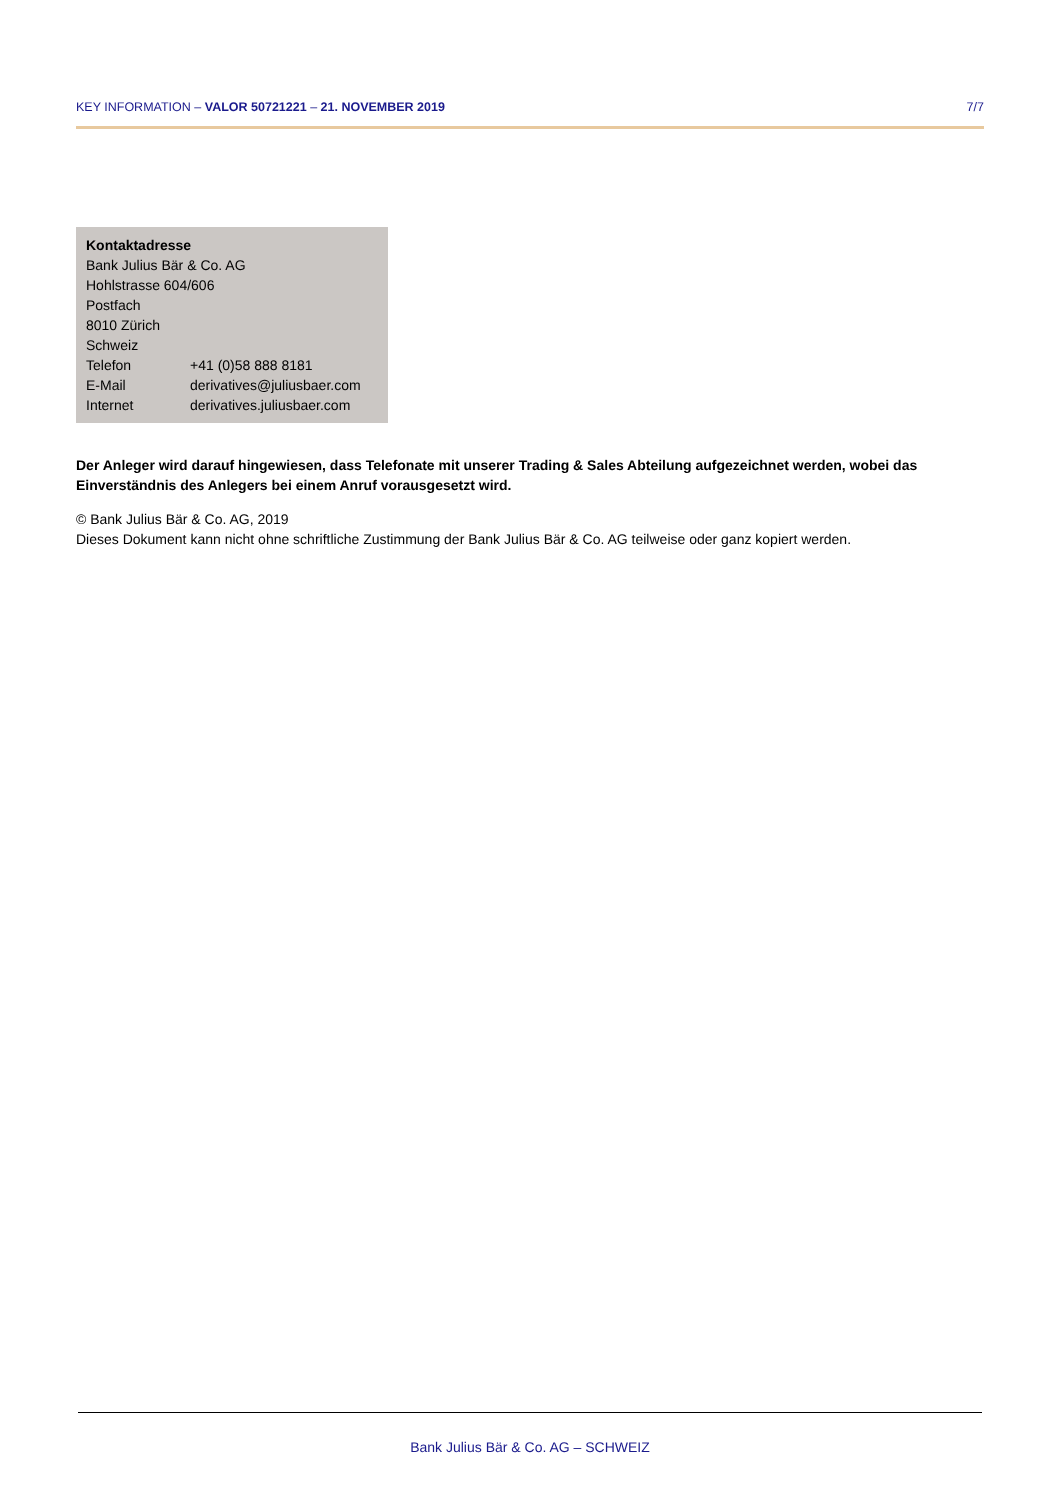KEY INFORMATION – VALOR 50721221 – 21. NOVEMBER 2019 7/7
Kontaktadresse
Bank Julius Bär & Co. AG
Hohlstrasse 604/606
Postfach
8010 Zürich
Schweiz
| Telefon | +41 (0)58 888 8181 |
| E-Mail | derivatives@juliusbaer.com |
| Internet | derivatives.juliusbaer.com |
Der Anleger wird darauf hingewiesen, dass Telefonate mit unserer Trading & Sales Abteilung aufgezeichnet werden, wobei das Einverständnis des Anlegers bei einem Anruf vorausgesetzt wird.
© Bank Julius Bär & Co. AG, 2019
Dieses Dokument kann nicht ohne schriftliche Zustimmung der Bank Julius Bär & Co. AG teilweise oder ganz kopiert werden.
Bank Julius Bär & Co. AG – SCHWEIZ